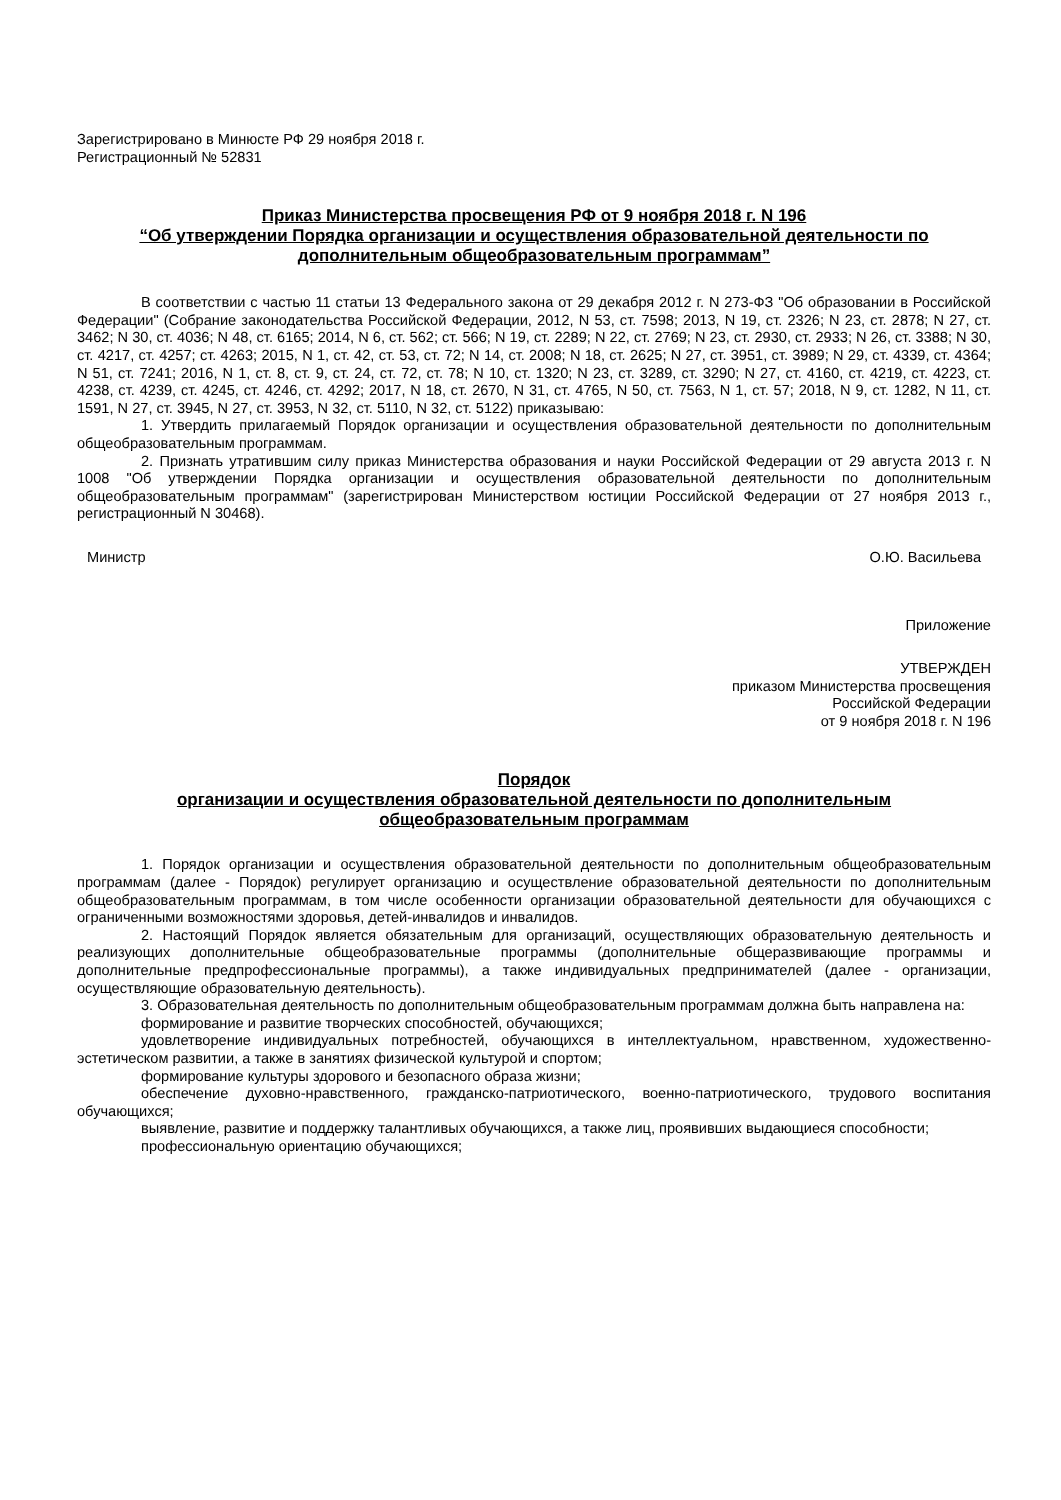Зарегистрировано в Минюсте РФ 29 ноября 2018 г.
Регистрационный № 52831
Приказ Министерства просвещения РФ от 9 ноября 2018 г. N 196
“Об утверждении Порядка организации и осуществления образовательной деятельности по дополнительным общеобразовательным программам”
В соответствии с частью 11 статьи 13 Федерального закона от 29 декабря 2012 г. N 273-ФЗ "Об образовании в Российской Федерации" (Собрание законодательства Российской Федерации, 2012, N 53, ст. 7598; 2013, N 19, ст. 2326; N 23, ст. 2878; N 27, ст. 3462; N 30, ст. 4036; N 48, ст. 6165; 2014, N 6, ст. 562; ст. 566; N 19, ст. 2289; N 22, ст. 2769; N 23, ст. 2930, ст. 2933; N 26, ст. 3388; N 30, ст. 4217, ст. 4257; ст. 4263; 2015, N 1, ст. 42, ст. 53, ст. 72; N 14, ст. 2008; N 18, ст. 2625; N 27, ст. 3951, ст. 3989; N 29, ст. 4339, ст. 4364; N 51, ст. 7241; 2016, N 1, ст. 8, ст. 9, ст. 24, ст. 72, ст. 78; N 10, ст. 1320; N 23, ст. 3289, ст. 3290; N 27, ст. 4160, ст. 4219, ст. 4223, ст. 4238, ст. 4239, ст. 4245, ст. 4246, ст. 4292; 2017, N 18, ст. 2670, N 31, ст. 4765, N 50, ст. 7563, N 1, ст. 57; 2018, N 9, ст. 1282, N 11, ст. 1591, N 27, ст. 3945, N 27, ст. 3953, N 32, ст. 5110, N 32, ст. 5122) приказываю:
1. Утвердить прилагаемый Порядок организации и осуществления образовательной деятельности по дополнительным общеобразовательным программам.
2. Признать утратившим силу приказ Министерства образования и науки Российской Федерации от 29 августа 2013 г. N 1008 "Об утверждении Порядка организации и осуществления образовательной деятельности по дополнительным общеобразовательным программам" (зарегистрирован Министерством юстиции Российской Федерации от 27 ноября 2013 г., регистрационный N 30468).
Министр О.Ю. Васильева
Приложение
УТВЕРЖДЕН
приказом Министерства просвещения
Российской Федерации
от 9 ноября 2018 г. N 196
Порядок
организации и осуществления образовательной деятельности по дополнительным общеобразовательным программам
1. Порядок организации и осуществления образовательной деятельности по дополнительным общеобразовательным программам (далее - Порядок) регулирует организацию и осуществление образовательной деятельности по дополнительным общеобразовательным программам, в том числе особенности организации образовательной деятельности для обучающихся с ограниченными возможностями здоровья, детей-инвалидов и инвалидов.
2. Настоящий Порядок является обязательным для организаций, осуществляющих образовательную деятельность и реализующих дополнительные общеобразовательные программы (дополнительные общеразвивающие программы и дополнительные предпрофессиональные программы), а также индивидуальных предпринимателей (далее - организации, осуществляющие образовательную деятельность).
3. Образовательная деятельность по дополнительным общеобразовательным программам должна быть направлена на:
формирование и развитие творческих способностей, обучающихся;
удовлетворение индивидуальных потребностей, обучающихся в интеллектуальном, нравственном, художественно-эстетическом развитии, а также в занятиях физической культурой и спортом;
формирование культуры здорового и безопасного образа жизни;
обеспечение духовно-нравственного, гражданско-патриотического, военно-патриотического, трудового воспитания обучающихся;
выявление, развитие и поддержку талантливых обучающихся, а также лиц, проявивших выдающиеся способности;
профессиональную ориентацию обучающихся;